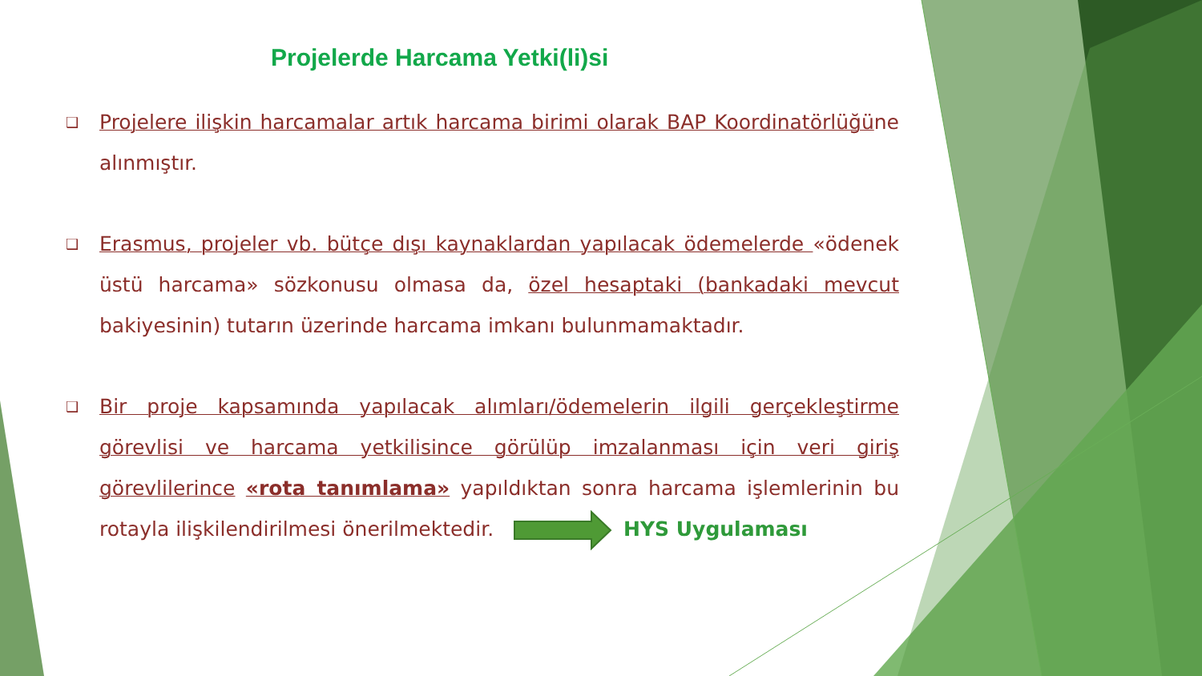Projelerde Harcama Yetki(li)si
❑ Projelere ilişkin harcamalar artık harcama birimi olarak BAP Koordinatörlüğüne alınmıştır.
❑ Erasmus, projeler vb. bütçe dışı kaynaklardan yapılacak ödemelerde «ödenek üstü harcama» sözkonusu olmasa da, özel hesaptaki (bankadaki mevcut bakiyesinin) tutarın üzerinde harcama imkanı bulunmamaktadır.
❑ Bir proje kapsamında yapılacak alımları/ödemelerin ilgili gerçekleştirme görevlisi ve harcama yetkilisince görülüp imzalanması için veri giriş görevlilerince «rota tanımlama» yapıldıktan sonra harcama işlemlerinin bu rotayla ilişkilendirilmesi önerilmektedir. HYS Uygulaması